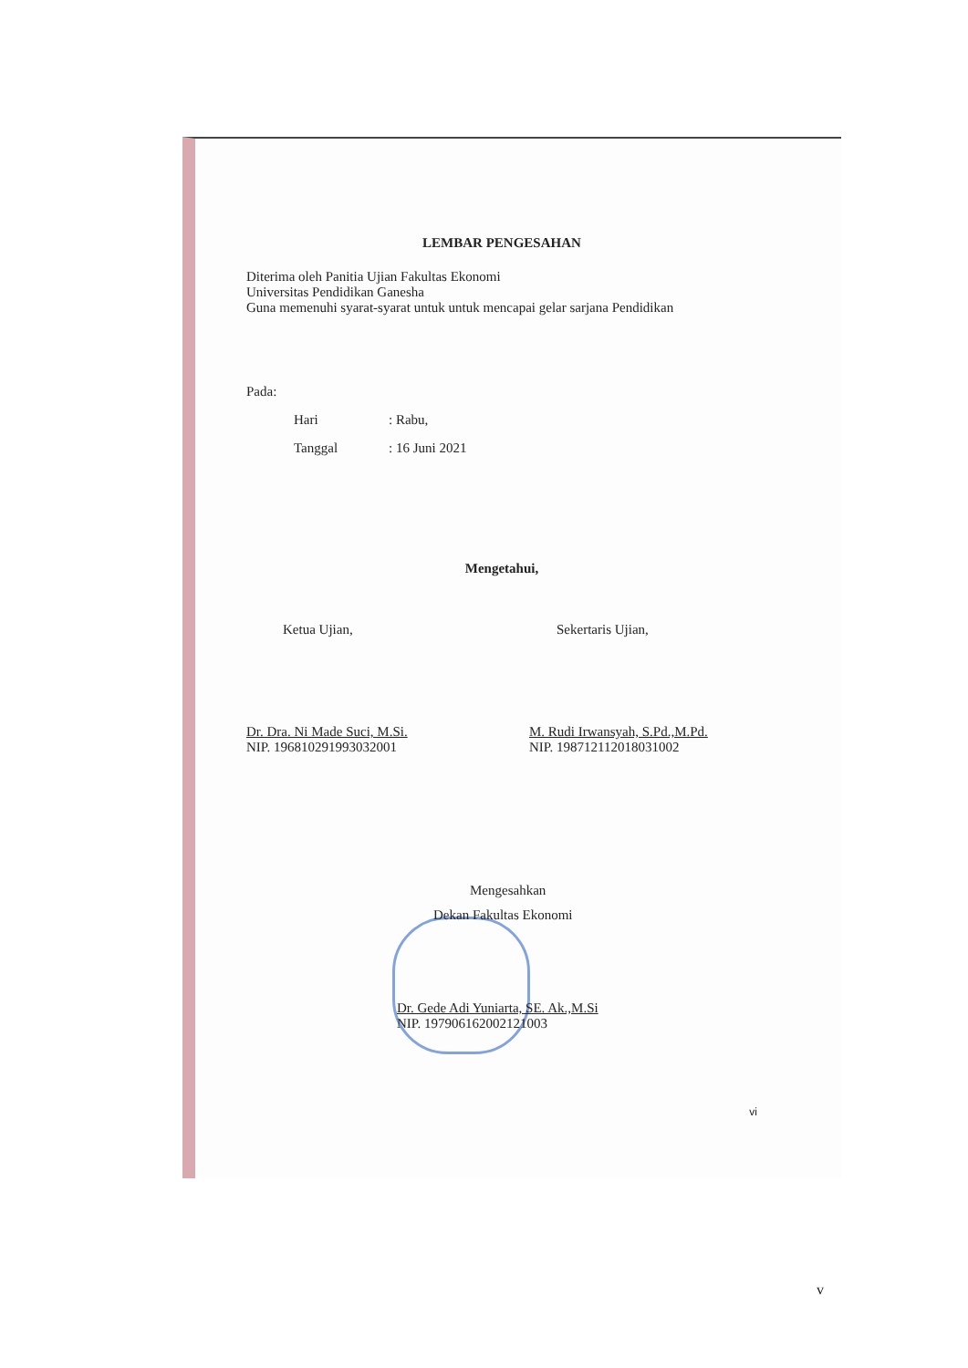LEMBAR PENGESAHAN
Diterima oleh Panitia Ujian Fakultas Ekonomi
Universitas Pendidikan Ganesha
Guna memenuhi syarat-syarat untuk untuk mencapai gelar sarjana Pendidikan
Pada:
Hari: Rabu,
Tanggal: 16 Juni 2021
Mengetahui,
Ketua Ujian,
Dr. Dra. Ni Made Suci, M.Si.
NIP. 196810291993032001
Sekertaris Ujian,
M. Rudi Irwansyah, S.Pd.,M.Pd.
NIP. 198712112018031002
Mengesahkan
Dekan Fakultas Ekonomi
Dr. Gede Adi Yuniarta, SE. Ak.,M.Si
NIP. 197906162002121003
vi
v